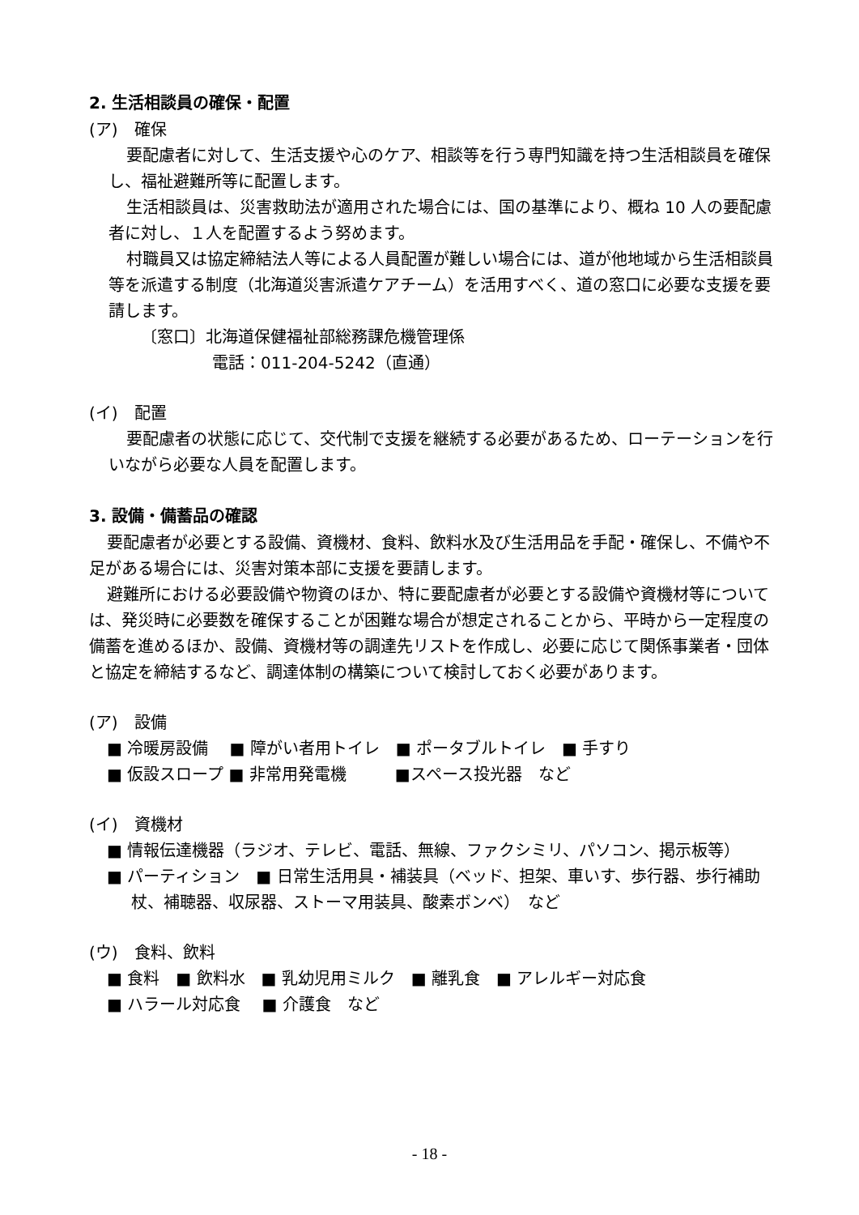2. 生活相談員の確保・配置
(ア)　確保
要配慮者に対して、生活支援や心のケア、相談等を行う専門知識を持つ生活相談員を確保し、福祉避難所等に配置します。
生活相談員は、災害救助法が適用された場合には、国の基準により、概ね 10 人の要配慮者に対し、１人を配置するよう努めます。
村職員又は協定締結法人等による人員配置が難しい場合には、道が他地域から生活相談員等を派遣する制度（北海道災害派遣ケアチーム）を活用すべく、道の窓口に必要な支援を要請します。
〔窓口〕北海道保健福祉部総務課危機管理係
電話：011-204-5242（直通）
(イ)　配置
要配慮者の状態に応じて、交代制で支援を継続する必要があるため、ローテーションを行いながら必要な人員を配置します。
3. 設備・備蓄品の確認
要配慮者が必要とする設備、資機材、食料、飲料水及び生活用品を手配・確保し、不備や不足がある場合には、災害対策本部に支援を要請します。
避難所における必要設備や物資のほか、特に要配慮者が必要とする設備や資機材等については、発災時に必要数を確保することが困難な場合が想定されることから、平時から一定程度の備蓄を進めるほか、設備、資機材等の調達先リストを作成し、必要に応じて関係事業者・団体と協定を締結するなど、調達体制の構築について検討しておく必要があります。
(ア)　設備
■ 冷暖房設備　 ■ 障がい者用トイレ　■ ポータブルトイレ　■ 手すり
■ 仮設スロープ ■ 非常用発電機　　　■スペース投光器　など
(イ)　資機材
■ 情報伝達機器（ラジオ、テレビ、電話、無線、ファクシミリ、パソコン、掲示板等）
■ パーティション　■ 日常生活用具・補装具（ベッド、担架、車いす、歩行器、歩行補助杖、補聴器、収尿器、ストーマ用装具、酸素ボンベ）　など
(ウ)　食料、飲料
■ 食料　■ 飲料水　■ 乳幼児用ミルク　■ 離乳食　■ アレルギー対応食
■ ハラール対応食　 ■ 介護食　など
- 18 -